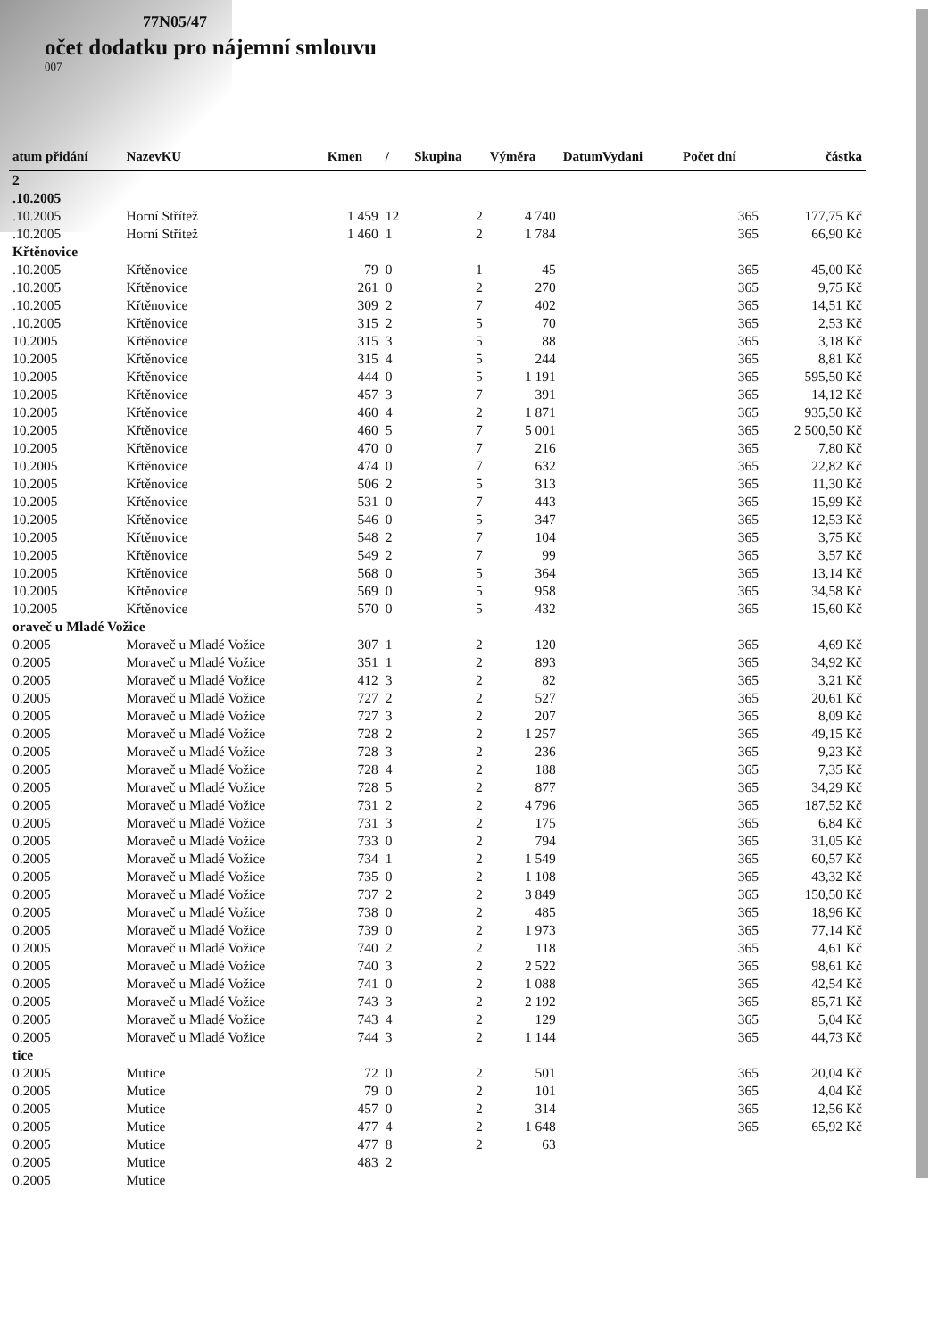77N05/47
očet dodatku pro nájemní smlouvu
007
| atum přidání | NazevKU | Kmen | / | Skupina | Výměra | DatumVydani | Počet dní | částka |
| --- | --- | --- | --- | --- | --- | --- | --- | --- |
| 2 | | | | | | | | |
| .10.2005 | | | | | | | | |
| .10.2005 | Horní Střítež | 1 459 | 12 | 2 | 4 740 | | 365 | 177,75 Kč |
| .10.2005 | Horní Střítež | 1 460 | 1 | 2 | 1 784 | | 365 | 66,90 Kč |
| Křtěnovice | | | | | | | | |
| .10.2005 | Křtěnovice | 79 | 0 | 1 | 45 | | 365 | 45,00 Kč |
| .10.2005 | Křtěnovice | 261 | 0 | 2 | 270 | | 365 | 9,75 Kč |
| .10.2005 | Křtěnovice | 309 | 2 | 7 | 402 | | 365 | 14,51 Kč |
| .10.2005 | Křtěnovice | 315 | 2 | 5 | 70 | | 365 | 2,53 Kč |
| 10.2005 | Křtěnovice | 315 | 3 | 5 | 88 | | 365 | 3,18 Kč |
| 10.2005 | Křtěnovice | 315 | 4 | 5 | 244 | | 365 | 8,81 Kč |
| 10.2005 | Křtěnovice | 444 | 0 | 5 | 1 191 | | 365 | 595,50 Kč |
| 10.2005 | Křtěnovice | 457 | 3 | 7 | 391 | | 365 | 14,12 Kč |
| 10.2005 | Křtěnovice | 460 | 4 | 2 | 1 871 | | 365 | 935,50 Kč |
| 10.2005 | Křtěnovice | 460 | 5 | 7 | 5 001 | | 365 | 2 500,50 Kč |
| 10.2005 | Křtěnovice | 470 | 0 | 7 | 216 | | 365 | 7,80 Kč |
| 10.2005 | Křtěnovice | 474 | 0 | 7 | 632 | | 365 | 22,82 Kč |
| 10.2005 | Křtěnovice | 506 | 2 | 5 | 313 | | 365 | 11,30 Kč |
| 10.2005 | Křtěnovice | 531 | 0 | 7 | 443 | | 365 | 15,99 Kč |
| 10.2005 | Křtěnovice | 546 | 0 | 5 | 347 | | 365 | 12,53 Kč |
| 10.2005 | Křtěnovice | 548 | 2 | 7 | 104 | | 365 | 3,75 Kč |
| 10.2005 | Křtěnovice | 549 | 2 | 7 | 99 | | 365 | 3,57 Kč |
| 10.2005 | Křtěnovice | 568 | 0 | 5 | 364 | | 365 | 13,14 Kč |
| 10.2005 | Křtěnovice | 569 | 0 | 5 | 958 | | 365 | 34,58 Kč |
| 10.2005 | Křtěnovice | 570 | 0 | 5 | 432 | | 365 | 15,60 Kč |
| oraveč u Mladé Vožice | | | | | | | | |
| 0.2005 | Moraveč u Mladé Vožice | 307 | 1 | 2 | 120 | | 365 | 4,69 Kč |
| 0.2005 | Moraveč u Mladé Vožice | 351 | 1 | 2 | 893 | | 365 | 34,92 Kč |
| 0.2005 | Moraveč u Mladé Vožice | 412 | 3 | 2 | 82 | | 365 | 3,21 Kč |
| 0.2005 | Moraveč u Mladé Vožice | 727 | 2 | 2 | 527 | | 365 | 20,61 Kč |
| 0.2005 | Moraveč u Mladé Vožice | 727 | 3 | 2 | 207 | | 365 | 8,09 Kč |
| 0.2005 | Moraveč u Mladé Vožice | 728 | 2 | 2 | 1 257 | | 365 | 49,15 Kč |
| 0.2005 | Moraveč u Mladé Vožice | 728 | 3 | 2 | 236 | | 365 | 9,23 Kč |
| 0.2005 | Moraveč u Mladé Vožice | 728 | 4 | 2 | 188 | | 365 | 7,35 Kč |
| 0.2005 | Moraveč u Mladé Vožice | 728 | 5 | 2 | 877 | | 365 | 34,29 Kč |
| 0.2005 | Moraveč u Mladé Vožice | 731 | 2 | 2 | 4 796 | | 365 | 187,52 Kč |
| 0.2005 | Moraveč u Mladé Vožice | 731 | 3 | 2 | 175 | | 365 | 6,84 Kč |
| 0.2005 | Moraveč u Mladé Vožice | 733 | 0 | 2 | 794 | | 365 | 31,05 Kč |
| 0.2005 | Moraveč u Mladé Vožice | 734 | 1 | 2 | 1 549 | | 365 | 60,57 Kč |
| 0.2005 | Moraveč u Mladé Vožice | 735 | 0 | 2 | 1 108 | | 365 | 43,32 Kč |
| 0.2005 | Moraveč u Mladé Vožice | 737 | 2 | 2 | 3 849 | | 365 | 150,50 Kč |
| 0.2005 | Moraveč u Mladé Vožice | 738 | 0 | 2 | 485 | | 365 | 18,96 Kč |
| 0.2005 | Moraveč u Mladé Vožice | 739 | 0 | 2 | 1 973 | | 365 | 77,14 Kč |
| 0.2005 | Moraveč u Mladé Vožice | 740 | 2 | 2 | 118 | | 365 | 4,61 Kč |
| 0.2005 | Moraveč u Mladé Vožice | 740 | 3 | 2 | 2 522 | | 365 | 98,61 Kč |
| 0.2005 | Moraveč u Mladé Vožice | 741 | 0 | 2 | 1 088 | | 365 | 42,54 Kč |
| 0.2005 | Moraveč u Mladé Vožice | 743 | 3 | 2 | 2 192 | | 365 | 85,71 Kč |
| 0.2005 | Moraveč u Mladé Vožice | 743 | 4 | 2 | 129 | | 365 | 5,04 Kč |
| 0.2005 | Moraveč u Mladé Vožice | 744 | 3 | 2 | 1 144 | | 365 | 44,73 Kč |
| tice | | | | | | | | |
| 0.2005 | Mutice | 72 | 0 | 2 | 501 | | 365 | 20,04 Kč |
| 0.2005 | Mutice | 79 | 0 | 2 | 101 | | 365 | 4,04 Kč |
| 0.2005 | Mutice | 457 | 0 | 2 | 314 | | 365 | 12,56 Kč |
| 0.2005 | Mutice | 477 | 4 | 2 | 1 648 | | 365 | 65,92 Kč |
| 0.2005 | Mutice | 477 | 8 | 2 | 63 | | | |
| 0.2005 | Mutice | 483 | 2 | | | | | |
| 0.2005 | Mutice | | | | | | | |